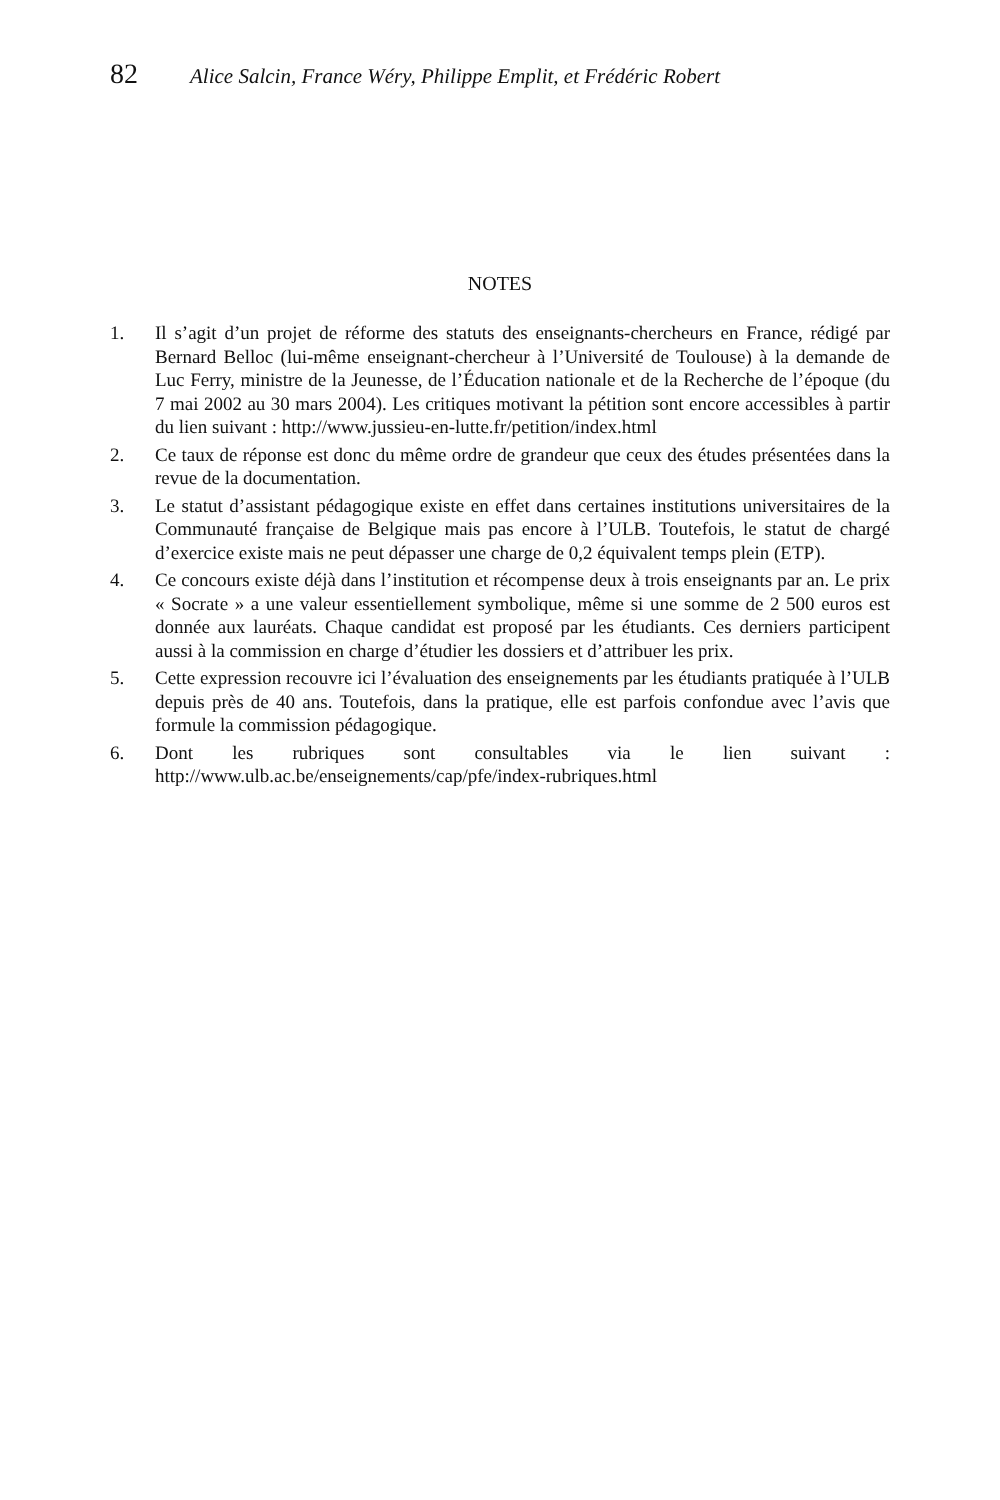82 Alice Salcin, France Wéry, Philippe Emplit, et Frédéric Robert
NOTES
1. Il s’agit d’un projet de réforme des statuts des enseignants-chercheurs en France, rédigé par Bernard Belloc (lui-même enseignant-chercheur à l’Université de Toulouse) à la demande de Luc Ferry, ministre de la Jeunesse, de l’Éducation nationale et de la Recherche de l’époque (du 7 mai 2002 au 30 mars 2004). Les critiques motivant la pétition sont encore accessibles à partir du lien suivant : http://www.jussieu-en-lutte.fr/petition/index.html
2. Ce taux de réponse est donc du même ordre de grandeur que ceux des études présentées dans la revue de la documentation.
3. Le statut d’assistant pédagogique existe en effet dans certaines institutions universitaires de la Communauté française de Belgique mais pas encore à l’ULB. Toutefois, le statut de chargé d’exercice existe mais ne peut dépasser une charge de 0,2 équivalent temps plein (ETP).
4. Ce concours existe déjà dans l’institution et récompense deux à trois enseignants par an. Le prix « Socrate » a une valeur essentiellement symbolique, même si une somme de 2 500 euros est donnée aux lauréats. Chaque candidat est proposé par les étudiants. Ces derniers participent aussi à la commission en charge d’étudier les dossiers et d’attribuer les prix.
5. Cette expression recouvre ici l’évaluation des enseignements par les étudiants pratiquée à l’ULB depuis près de 40 ans. Toutefois, dans la pratique, elle est parfois confondue avec l’avis que formule la commission pédagogique.
6. Dont les rubriques sont consultables via le lien suivant : http://www.ulb.ac.be/enseignements/cap/pfe/index-rubriques.html